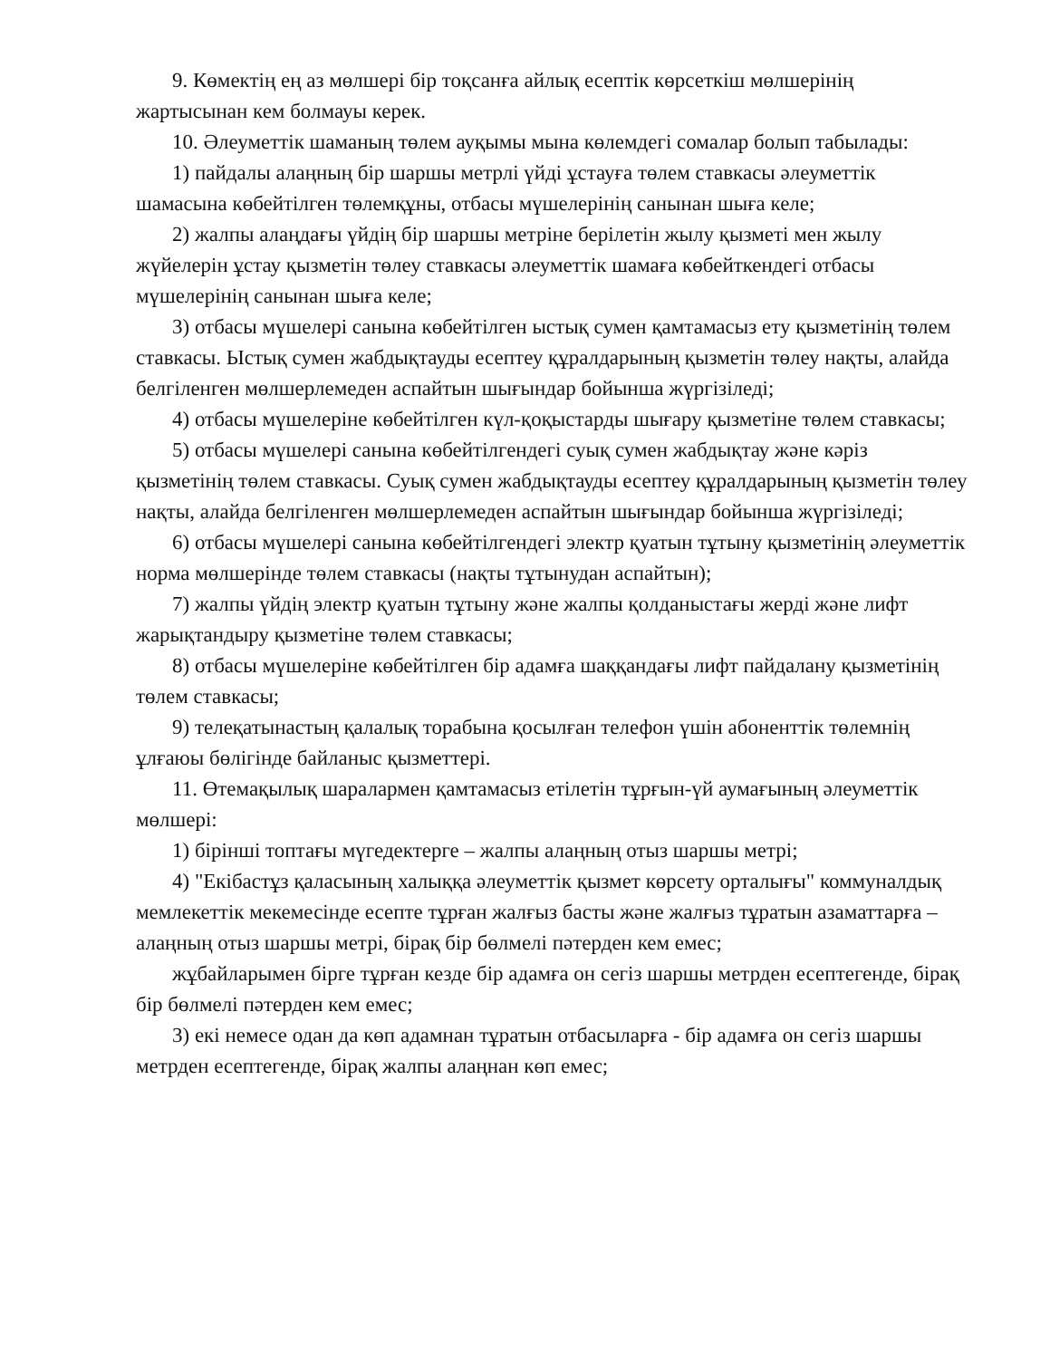9. Көмектің ең аз мөлшері бір тоқсанға айлық есептік көрсеткіш мөлшерінің жартысынан кем болмауы керек.
10. Әлеуметтік шаманың төлем ауқымы мына көлемдегі сомалар болып табылады:
1) пайдалы алаңның бір шаршы метрлі үйді ұстауға төлем ставкасы әлеуметтік шамасына көбейтілген төлемқұны, отбасы мүшелерінің санынан шыға келе;
2) жалпы алаңдағы үйдің бір шаршы метріне берілетін жылу қызметі мен жылу жүйелерін ұстау қызметін төлеу ставкасы әлеуметтік шамаға көбейткендегі отбасы мүшелерінің санынан шыға келе;
3) отбасы мүшелері санына көбейтілген ыстық сумен қамтамасыз ету қызметінің төлем ставкасы. Ыстық сумен жабдықтауды есептеу құралдарының қызметін төлеу нақты, алайда белгіленген мөлшерлемеден аспайтын шығындар бойынша жүргізіледі;
4) отбасы мүшелеріне көбейтілген күл-қоқыстарды шығару қызметіне төлем ставкасы;
5) отбасы мүшелері санына көбейтілгендегі суық сумен жабдықтау және кәріз қызметінің төлем ставкасы. Суық сумен жабдықтауды есептеу құралдарының қызметін төлеу нақты, алайда белгіленген мөлшерлемеден аспайтын шығындар бойынша жүргізіледі;
6) отбасы мүшелері санына көбейтілгендегі электр қуатын тұтыну қызметінің әлеуметтік норма мөлшерінде төлем ставкасы (нақты тұтынудан аспайтын);
7) жалпы үйдің электр қуатын тұтыну және жалпы қолданыстағы жерді және лифт жарықтандыру қызметіне төлем ставкасы;
8) отбасы мүшелеріне көбейтілген бір адамға шаққандағы лифт пайдалану қызметінің төлем ставкасы;
9) телеқатынастың қалалық торабына қосылған телефон үшін абоненттік төлемнің ұлғаюы бөлігінде байланыс қызметтері.
11. Өтемақылық шаралармен қамтамасыз етілетін тұрғын-үй аумағының әлеуметтік мөлшері:
1) бірінші топтағы мүгедектерге – жалпы алаңның отыз шаршы метрі;
4) "Екібастұз қаласының халыққа әлеуметтік қызмет көрсету орталығы" коммуналдық мемлекеттік мекемесінде есепте тұрған жалғыз басты және жалғыз тұратын азаматтарға – алаңның отыз шаршы метрі, бірақ бір бөлмелі пәтерден кем емес;
жұбайларымен бірге тұрған кезде бір адамға он сегіз шаршы метрден есептегенде, бірақ бір бөлмелі пәтерден кем емес;
3) екі немесе одан да көп адамнан тұратын отбасыларға - бір адамға он сегіз шаршы метрден есептегенде, бірақ жалпы алаңнан көп емес;